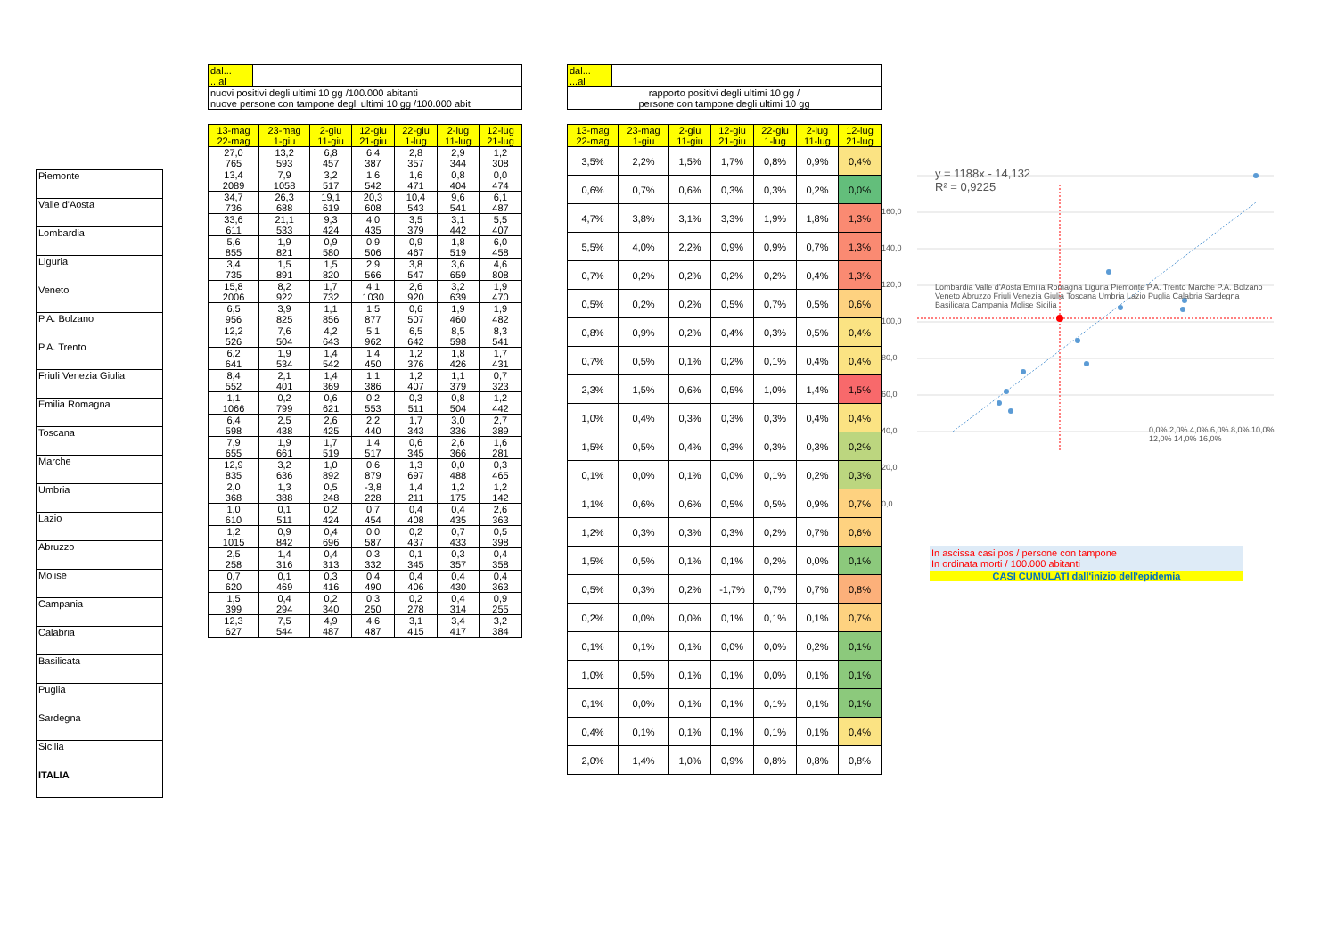| Piemonte |
| Valle d'Aosta |
| Lombardia |
| Liguria |
| Veneto |
| P.A. Bolzano |
| P.A. Trento |
| Friuli Venezia Giulia |
| Emilia Romagna |
| Toscana |
| Marche |
| Umbria |
| Lazio |
| Abruzzo |
| Molise |
| Campania |
| Calabria |
| Basilicata |
| Puglia |
| Sardegna |
| Sicilia |
| ITALIA |
| dal... ...al | |
| nuovi positivi degli ultimi 10 gg /100.000 abitanti nuove persone con tampone degli ultimi 10 gg /100.000 abit | |
| 13-mag 22-mag | 23-mag 1-giu | 2-giu 11-giu | 12-giu 21-giu | 22-giu 1-lug | 2-lug 11-lug | 12-lug 21-lug |
| 27,0 765 | 13,2 593 | 6,8 457 | 6,4 387 | 2,8 357 | 2,9 344 | 1,2 308 |
| 13,4 2089 | 7,9 1058 | 3,2 517 | 1,6 542 | 1,6 471 | 0,8 404 | 0,0 474 |
| 34,7 736 | 26,3 688 | 19,1 619 | 20,3 608 | 10,4 543 | 9,6 541 | 6,1 487 |
| 33,6 611 | 21,1 533 | 9,3 424 | 4,0 435 | 3,5 379 | 3,1 442 | 5,5 407 |
| 5,6 855 | 1,9 821 | 0,9 580 | 0,9 506 | 0,9 467 | 1,8 519 | 6,0 458 |
| 3,4 735 | 1,5 891 | 1,5 820 | 2,9 566 | 3,8 547 | 3,6 659 | 4,6 808 |
| 15,8 2006 | 8,2 922 | 1,7 732 | 4,1 1030 | 2,6 920 | 3,2 639 | 1,9 470 |
| 6,5 956 | 3,9 825 | 1,1 856 | 1,5 877 | 0,6 507 | 1,9 460 | 1,9 482 |
| 12,2 526 | 7,6 504 | 4,2 643 | 5,1 962 | 6,5 642 | 8,5 598 | 8,3 541 |
| 6,2 641 | 1,9 534 | 1,4 542 | 1,4 450 | 1,2 376 | 1,8 426 | 1,7 431 |
| 8,4 552 | 2,1 401 | 1,4 369 | 1,1 386 | 1,2 407 | 1,1 379 | 0,7 323 |
| 1,1 1066 | 0,2 799 | 0,6 621 | 0,2 553 | 0,3 511 | 0,8 504 | 1,2 442 |
| 6,4 598 | 2,5 438 | 2,6 425 | 2,2 440 | 1,7 343 | 3,0 336 | 2,7 389 |
| 7,9 655 | 1,9 661 | 1,7 519 | 1,4 517 | 0,6 345 | 2,6 366 | 1,6 281 |
| 12,9 835 | 3,2 636 | 1,0 892 | 0,6 879 | 1,3 697 | 0,0 488 | 0,3 465 |
| 2,0 368 | 1,3 388 | 0,5 248 | -3,8 228 | 1,4 211 | 1,2 175 | 1,2 142 |
| 1,0 610 | 0,1 511 | 0,2 424 | 0,7 454 | 0,4 408 | 0,4 435 | 2,6 363 |
| 1,2 1015 | 0,9 842 | 0,4 696 | 0,0 587 | 0,2 437 | 0,7 433 | 0,5 398 |
| 2,5 258 | 1,4 316 | 0,4 313 | 0,3 332 | 0,1 345 | 0,3 357 | 0,4 358 |
| 0,7 620 | 0,1 469 | 0,3 416 | 0,4 490 | 0,4 406 | 0,4 430 | 0,4 363 |
| 1,5 399 | 0,4 294 | 0,2 340 | 0,3 250 | 0,2 278 | 0,4 314 | 0,9 255 |
| 12,3 627 | 7,5 544 | 4,9 487 | 4,6 487 | 3,1 415 | 3,4 417 | 3,2 384 |
| dal... ...al | |
| rapporto positivi degli ultimi 10 gg / persone con tampone degli ultimi 10 gg | |
| 13-mag 22-mag | 23-mag 1-giu | 2-giu 11-giu | 12-giu 21-giu | 22-giu 1-lug | 2-lug 11-lug | 12-lug 21-lug |
| 3,5% | 2,2% | 1,5% | 1,7% | 0,8% | 0,9% | 0,4% |
| 0,6% | 0,7% | 0,6% | 0,3% | 0,3% | 0,2% | 0,0% |
| 4,7% | 3,8% | 3,1% | 3,3% | 1,9% | 1,8% | 1,3% |
| 5,5% | 4,0% | 2,2% | 0,9% | 0,9% | 0,7% | 1,3% |
| 0,7% | 0,2% | 0,2% | 0,2% | 0,2% | 0,4% | 1,3% |
| 0,5% | 0,2% | 0,2% | 0,5% | 0,7% | 0,5% | 0,6% |
| 0,8% | 0,9% | 0,2% | 0,4% | 0,3% | 0,5% | 0,4% |
| 0,7% | 0,5% | 0,1% | 0,2% | 0,1% | 0,4% | 0,4% |
| 2,3% | 1,5% | 0,6% | 0,5% | 1,0% | 1,4% | 1,5% |
| 1,0% | 0,4% | 0,3% | 0,3% | 0,3% | 0,4% | 0,4% |
| 1,5% | 0,5% | 0,4% | 0,3% | 0,3% | 0,3% | 0,2% |
| 0,1% | 0,0% | 0,1% | 0,0% | 0,1% | 0,2% | 0,3% |
| 1,1% | 0,6% | 0,6% | 0,5% | 0,5% | 0,9% | 0,7% |
| 1,2% | 0,3% | 0,3% | 0,3% | 0,2% | 0,7% | 0,6% |
| 1,5% | 0,5% | 0,1% | 0,1% | 0,2% | 0,0% | 0,1% |
| 0,5% | 0,3% | 0,2% | -1,7% | 0,7% | 0,7% | 0,8% |
| 0,2% | 0,0% | 0,0% | 0,1% | 0,1% | 0,1% | 0,7% |
| 0,1% | 0,1% | 0,1% | 0,0% | 0,0% | 0,2% | 0,1% |
| 1,0% | 0,5% | 0,1% | 0,1% | 0,0% | 0,1% | 0,1% |
| 0,1% | 0,0% | 0,1% | 0,1% | 0,1% | 0,1% | 0,1% |
| 0,4% | 0,1% | 0,1% | 0,1% | 0,1% | 0,1% | 0,4% |
| 2,0% | 1,4% | 1,0% | 0,9% | 0,8% | 0,8% | 0,8% |
y = 1188x - 14,132
R² = 0,9225
0,0% 2,0% 4,0% 6,0% 8,0% 10,0% 12,0% 14,0% 16,0%
160,0
140,0
120,0
100,0
80,0
60,0
40,0
20,0
0,0
Lombardia Valle d'Aosta Emilia Romagna Liguria Piemonte P.A. Trento Marche P.A. Bolzano Veneto Abruzzo Friuli Venezia Giulia Toscana Umbria Lazio Puglia Calabria Sardegna Basilicata Campania Molise Sicilia
In ascissa casi pos / persone con tampone
In ordinata morti / 100.000 abitanti
CASI CUMULATI dall'inizio dell'epidemia